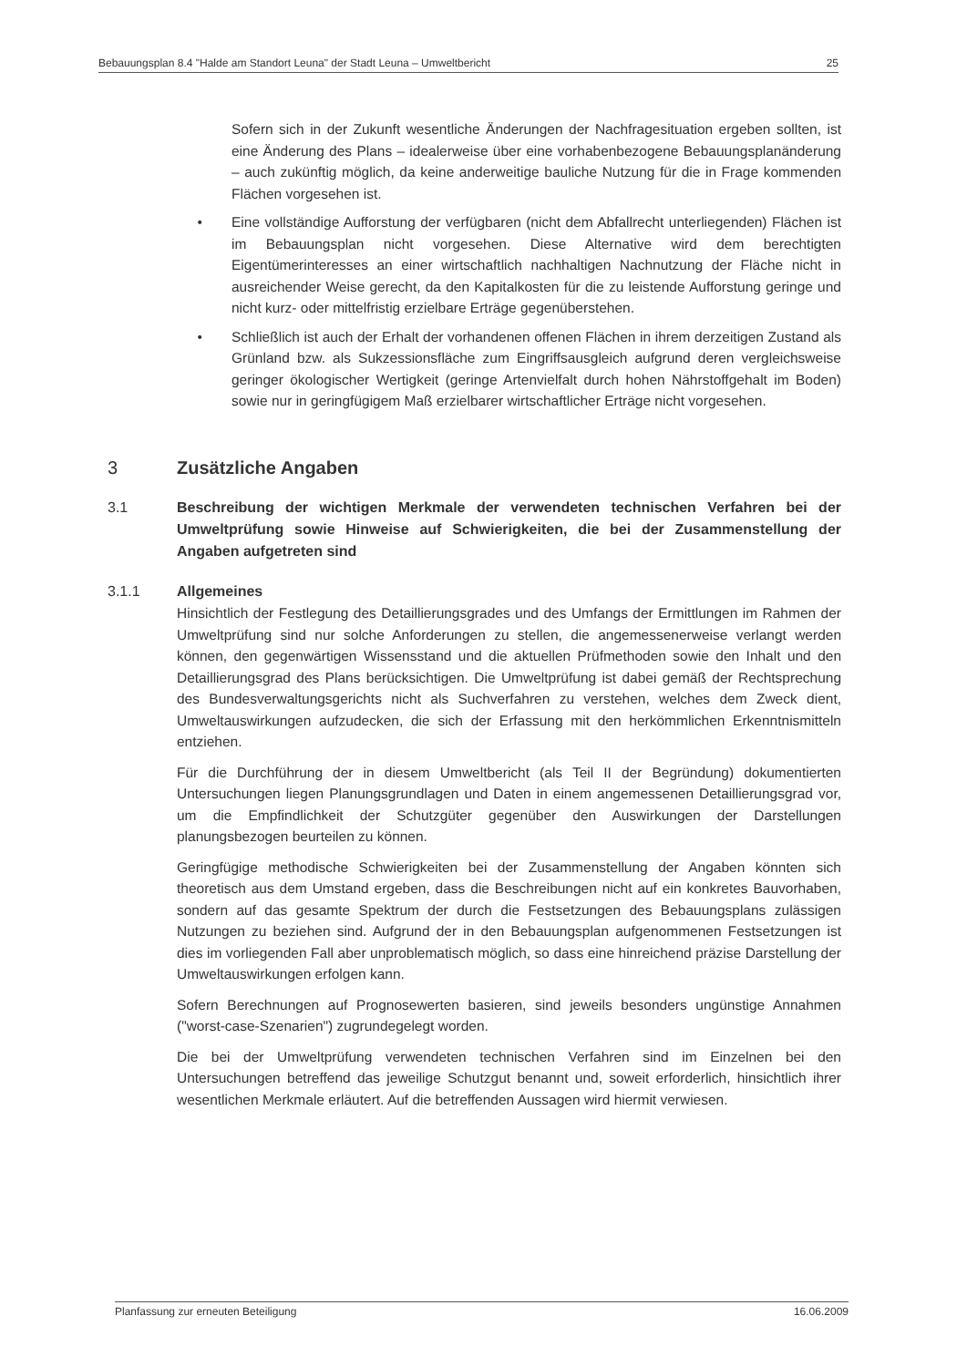Bebauungsplan 8.4 "Halde am Standort Leuna" der Stadt Leuna – Umweltbericht 25
Sofern sich in der Zukunft wesentliche Änderungen der Nachfragesituation ergeben sollten, ist eine Änderung des Plans – idealerweise über eine vorhabenbezogene Bebauungsplanänderung – auch zukünftig möglich, da keine anderweitige bauliche Nutzung für die in Frage kommenden Flächen vorgesehen ist.
• Eine vollständige Aufforstung der verfügbaren (nicht dem Abfallrecht unterliegenden) Flächen ist im Bebauungsplan nicht vorgesehen. Diese Alternative wird dem berechtigten Eigentümerinteresses an einer wirtschaftlich nachhaltigen Nachnutzung der Fläche nicht in ausreichender Weise gerecht, da den Kapitalkosten für die zu leistende Aufforstung geringe und nicht kurz- oder mittelfristig erzielbare Erträge gegenüberstehen.
• Schließlich ist auch der Erhalt der vorhandenen offenen Flächen in ihrem derzeitigen Zustand als Grünland bzw. als Sukzessionsfläche zum Eingriffsausgleich aufgrund deren vergleichsweise geringer ökologischer Wertigkeit (geringe Artenvielfalt durch hohen Nährstoffgehalt im Boden) sowie nur in geringfügigem Maß erzielbarer wirtschaftlicher Erträge nicht vorgesehen.
3 Zusätzliche Angaben
3.1 Beschreibung der wichtigen Merkmale der verwendeten technischen Verfahren bei der Umweltprüfung sowie Hinweise auf Schwierigkeiten, die bei der Zusammenstellung der Angaben aufgetreten sind
3.1.1 Allgemeines
Hinsichtlich der Festlegung des Detaillierungsgrades und des Umfangs der Ermittlungen im Rahmen der Umweltprüfung sind nur solche Anforderungen zu stellen, die angemessenerweise verlangt werden können, den gegenwärtigen Wissensstand und die aktuellen Prüfmethoden sowie den Inhalt und den Detaillierungsgrad des Plans berücksichtigen. Die Umweltprüfung ist dabei gemäß der Rechtsprechung des Bundesverwaltungsgerichts nicht als Suchverfahren zu verstehen, welches dem Zweck dient, Umweltauswirkungen aufzudecken, die sich der Erfassung mit den herkömmlichen Erkenntnismitteln entziehen.
Für die Durchführung der in diesem Umweltbericht (als Teil II der Begründung) dokumentierten Untersuchungen liegen Planungsgrundlagen und Daten in einem angemessenen Detaillierungsgrad vor, um die Empfindlichkeit der Schutzgüter gegenüber den Auswirkungen der Darstellungen planungsbezogen beurteilen zu können.
Geringfügige methodische Schwierigkeiten bei der Zusammenstellung der Angaben könnten sich theoretisch aus dem Umstand ergeben, dass die Beschreibungen nicht auf ein konkretes Bauvorhaben, sondern auf das gesamte Spektrum der durch die Festsetzungen des Bebauungsplans zulässigen Nutzungen zu beziehen sind. Aufgrund der in den Bebauungsplan aufgenommenen Festsetzungen ist dies im vorliegenden Fall aber unproblematisch möglich, so dass eine hinreichend präzise Darstellung der Umweltauswirkungen erfolgen kann.
Sofern Berechnungen auf Prognosewerten basieren, sind jeweils besonders ungünstige Annahmen ("worst-case-Szenarien") zugrundegelegt worden.
Die bei der Umweltprüfung verwendeten technischen Verfahren sind im Einzelnen bei den Untersuchungen betreffend das jeweilige Schutzgut benannt und, soweit erforderlich, hinsichtlich ihrer wesentlichen Merkmale erläutert. Auf die betreffenden Aussagen wird hiermit verwiesen.
Planfassung zur erneuten Beteiligung 16.06.2009